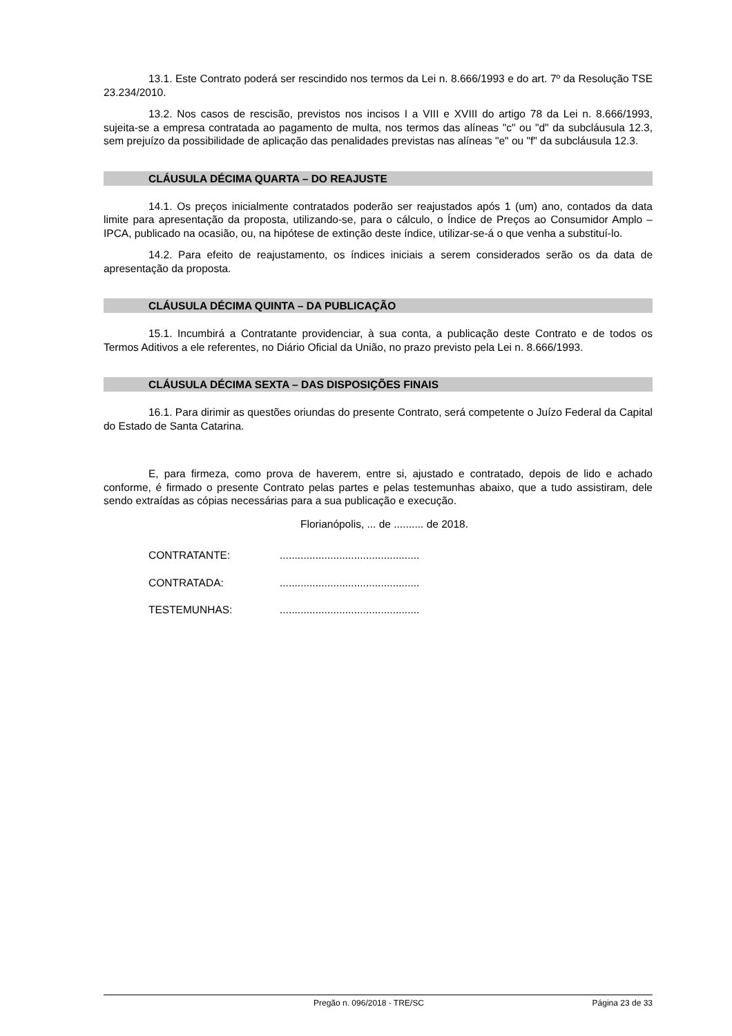13.1. Este Contrato poderá ser rescindido nos termos da Lei n. 8.666/1993 e do art. 7º da Resolução TSE 23.234/2010.
13.2. Nos casos de rescisão, previstos nos incisos I a VIII e XVIII do artigo 78 da Lei n. 8.666/1993, sujeita-se a empresa contratada ao pagamento de multa, nos termos das alíneas "c" ou "d" da subcláusula 12.3, sem prejuízo da possibilidade de aplicação das penalidades previstas nas alíneas "e" ou "f" da subcláusula 12.3.
CLÁUSULA DÉCIMA QUARTA – DO REAJUSTE
14.1. Os preços inicialmente contratados poderão ser reajustados após 1 (um) ano, contados da data limite para apresentação da proposta, utilizando-se, para o cálculo, o Índice de Preços ao Consumidor Amplo – IPCA, publicado na ocasião, ou, na hipótese de extinção deste índice, utilizar-se-á o que venha a substituí-lo.
14.2. Para efeito de reajustamento, os índices iniciais a serem considerados serão os da data de apresentação da proposta.
CLÁUSULA DÉCIMA QUINTA – DA PUBLICAÇÃO
15.1. Incumbirá a Contratante providenciar, à sua conta, a publicação deste Contrato e de todos os Termos Aditivos a ele referentes, no Diário Oficial da União, no prazo previsto pela Lei n. 8.666/1993.
CLÁUSULA DÉCIMA SEXTA – DAS DISPOSIÇÕES FINAIS
16.1. Para dirimir as questões oriundas do presente Contrato, será competente o Juízo Federal da Capital do Estado de Santa Catarina.
E, para firmeza, como prova de haverem, entre si, ajustado e contratado, depois de lido e achado conforme, é firmado o presente Contrato pelas partes e pelas testemunhas abaixo, que a tudo assistiram, dele sendo extraídas as cópias necessárias para a sua publicação e execução.
Florianópolis, ... de .......... de 2018.
CONTRATANTE:...............................................
CONTRATADA:...............................................
TESTEMUNHAS:...............................................
Pregão n. 096/2018 - TRE/SC Página 23 de 33